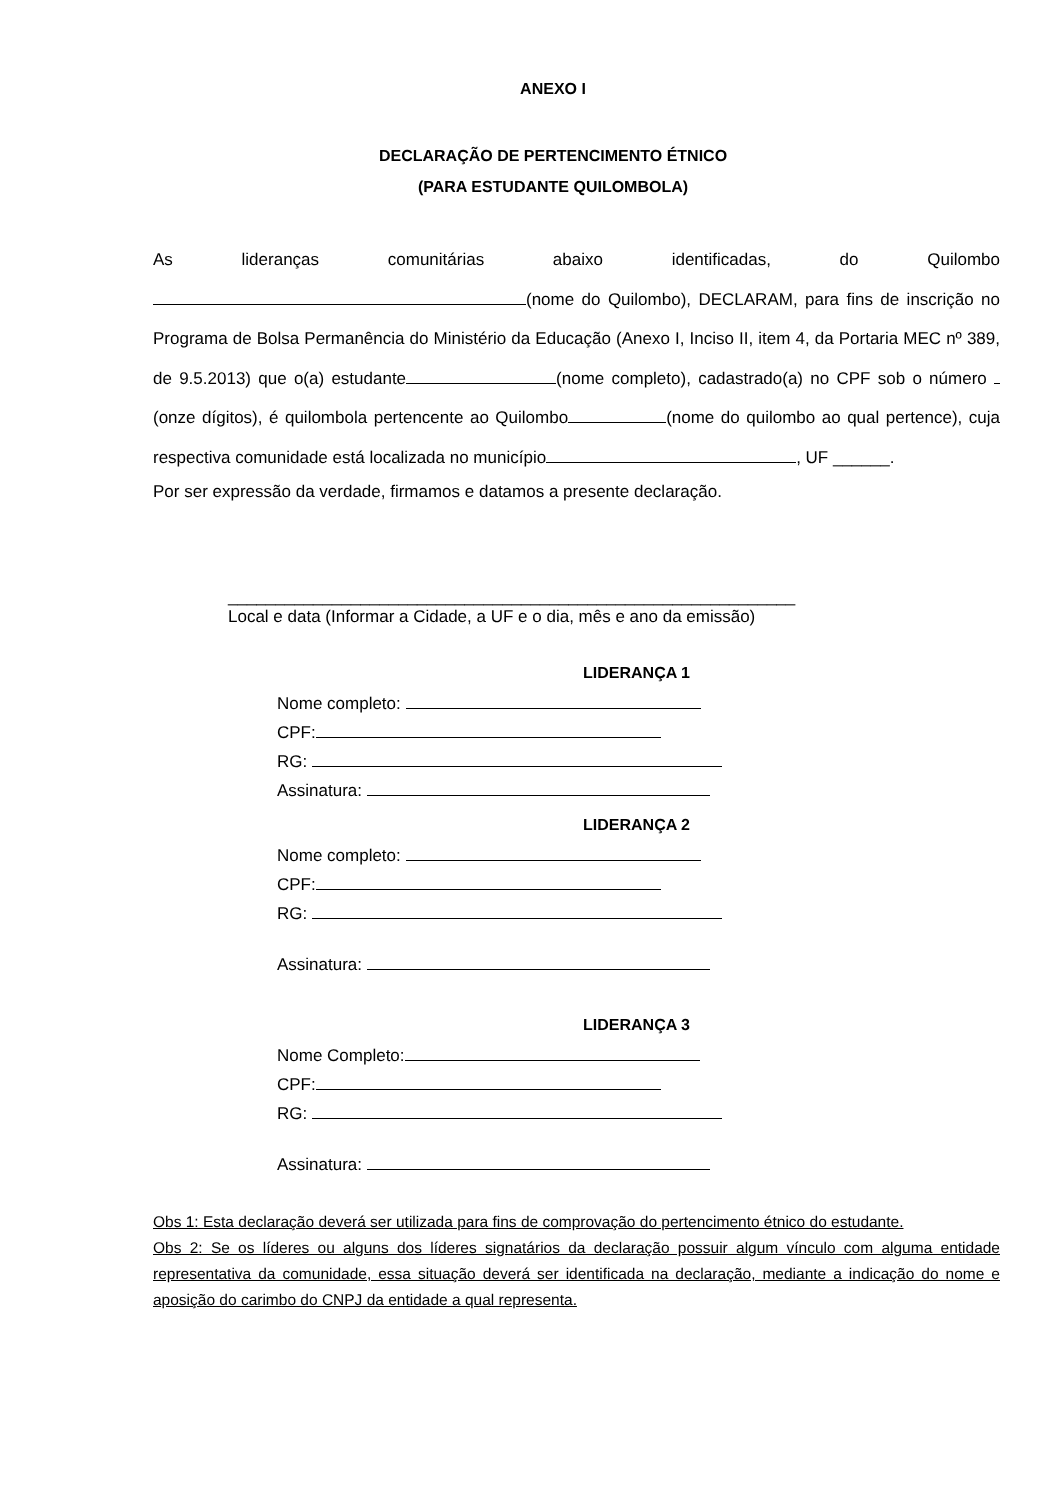ANEXO I
DECLARAÇÃO DE PERTENCIMENTO ÉTNICO
(PARA ESTUDANTE QUILOMBOLA)
As lideranças comunitárias abaixo identificadas, do Quilombo
(nome do Quilombo), DECLARAM, para fins de inscrição no Programa de Bolsa Permanência do Ministério da Educação (Anexo I, Inciso II, item 4, da Portaria MEC nº 389, de 9.5.2013) que o(a) estudante (nome completo), cadastrado(a) no CPF sob o número (onze dígitos), é quilombola pertencente ao Quilombo (nome do quilombo ao qual pertence), cuja respectiva comunidade está localizada no município , UF ______.
Por ser expressão da verdade, firmamos e datamos a presente declaração.
____________________________________________________________
Local e data (Informar a Cidade, a UF e o dia, mês e ano da emissão)
LIDERANÇA 1
Nome completo:
CPF:
RG:
Assinatura:
LIDERANÇA 2
Nome completo:
CPF:
RG:
Assinatura:
LIDERANÇA 3
Nome Completo:
CPF:
RG:
Assinatura:
Obs 1: Esta declaração deverá ser utilizada para fins de comprovação do pertencimento étnico do estudante.
Obs 2: Se os líderes ou alguns dos líderes signatários da declaração possuir algum vínculo com alguma entidade representativa da comunidade, essa situação deverá ser identificada na declaração, mediante a indicação do nome e aposição do carimbo do CNPJ da entidade a qual representa.